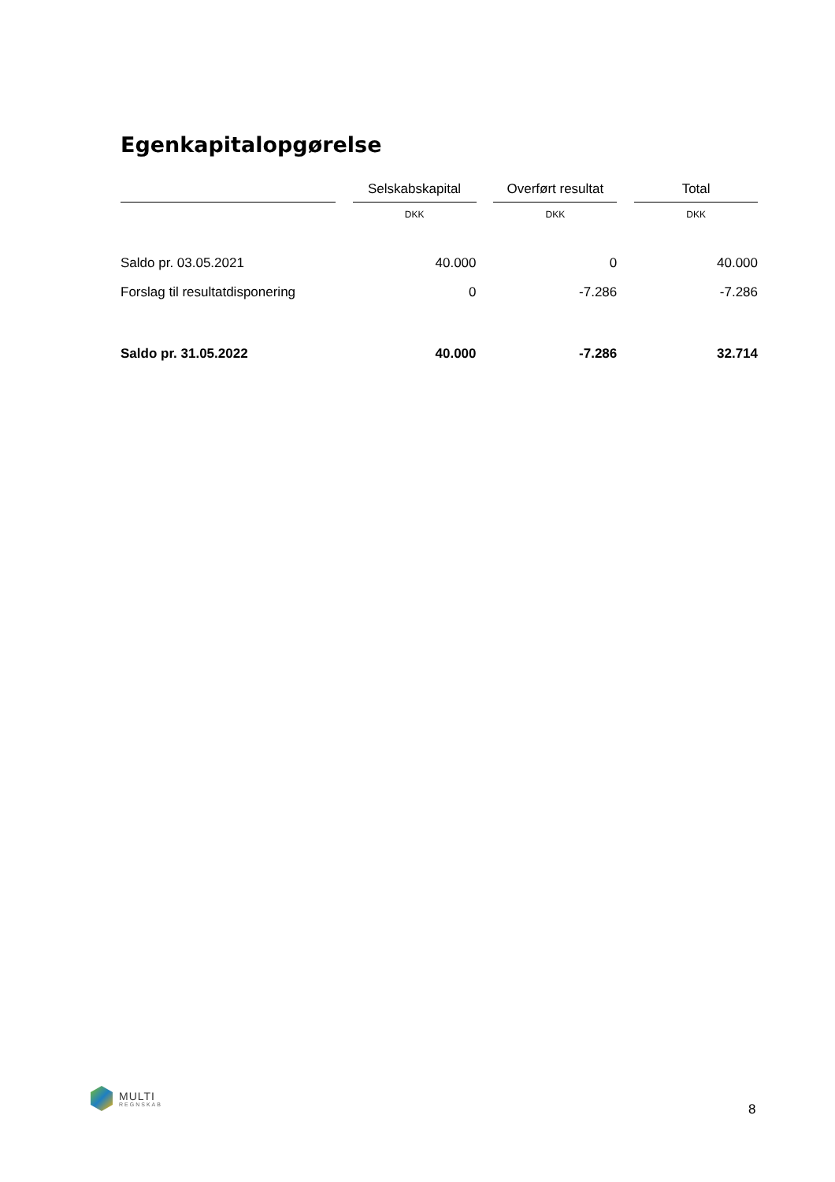Egenkapitalopgørelse
| | | Selskabskapital | | Overført resultat | | Total |
| --- | --- | --- | --- | --- | --- | --- |
| | | DKK | | DKK | | DKK |
| Saldo pr. 03.05.2021 | | 40.000 | | 0 | | 40.000 |
| Forslag til resultatdisponering | | 0 | | -7.286 | | -7.286 |
| Saldo pr. 31.05.2022 | | 40.000 | | -7.286 | | 32.714 |
MULTI
REGNSKAB
8